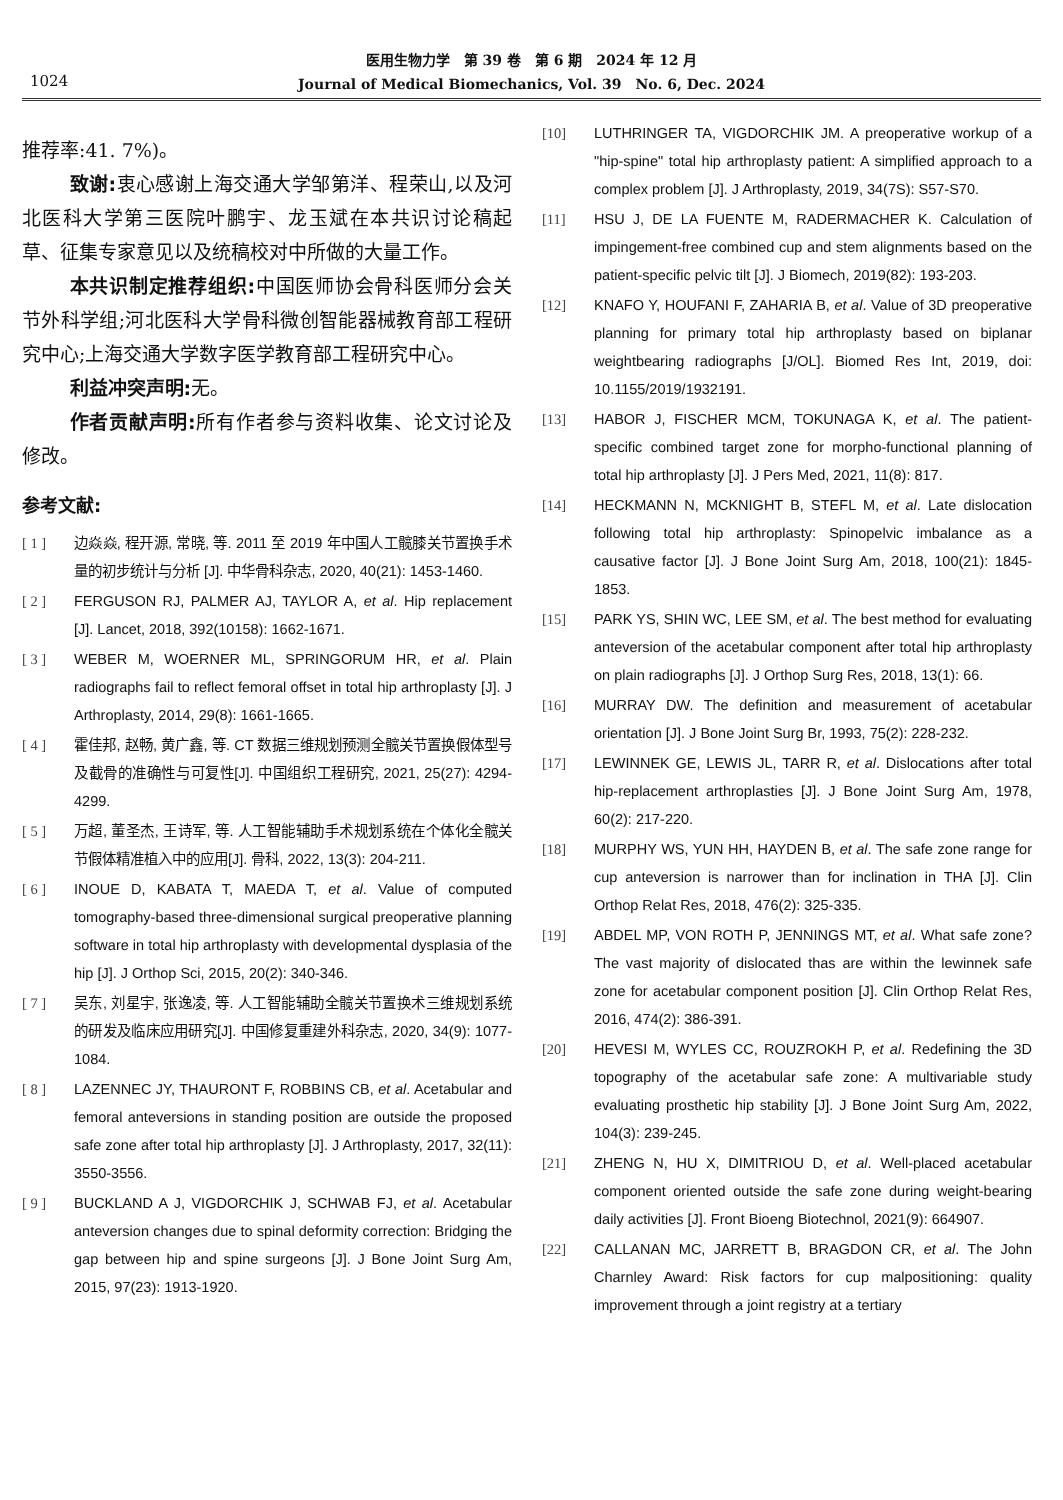1024
医用生物力学　第 39 卷　第 6 期　2024 年 12 月
Journal of Medical Biomechanics, Vol. 39　No. 6, Dec. 2024
推荐率:41. 7%)。
致谢: 衷心感谢上海交通大学邹第洋、程荣山,以及河北医科大学第三医院叶鹏宇、龙玉斌在本共识讨论稿起草、征集专家意见以及统稿校对中所做的大量工作。
本共识制定推荐组织: 中国医师协会骨科医师分会关节外科学组;河北医科大学骨科微创智能器械教育部工程研究中心;上海交通大学数字医学教育部工程研究中心。
利益冲突声明: 无。
作者贡献声明: 所有作者参与资料收集、论文讨论及修改。
参考文献:
[ 1 ] 边焱焱, 程开源, 常晓, 等. 2011 至 2019 年中国人工髋膝关节置换手术量的初步统计与分析 [J]. 中华骨科杂志, 2020, 40(21): 1453-1460.
[ 2 ] FERGUSON RJ, PALMER AJ, TAYLOR A, et al. Hip replacement [J]. Lancet, 2018, 392(10158): 1662-1671.
[ 3 ] WEBER M, WOERNER ML, SPRINGORUM HR, et al. Plain radiographs fail to reflect femoral offset in total hip arthroplasty [J]. J Arthroplasty, 2014, 29(8): 1661-1665.
[ 4 ] 霍佳邦, 赵畅, 黄广鑫, 等. CT 数据三维规划预测全髋关节置换假体型号及截骨的准确性与可复性[J]. 中国组织工程研究, 2021, 25(27): 4294-4299.
[ 5 ] 万超, 董圣杰, 王诗军, 等. 人工智能辅助手术规划系统在个体化全髋关节假体精准植入中的应用[J]. 骨科, 2022, 13(3): 204-211.
[ 6 ] INOUE D, KABATA T, MAEDA T, et al. Value of computed tomography-based three-dimensional surgical preoperative planning software in total hip arthroplasty with developmental dysplasia of the hip [J]. J Orthop Sci, 2015, 20(2): 340-346.
[ 7 ] 吴东, 刘星宇, 张逸凌, 等. 人工智能辅助全髋关节置换术三维规划系统的研发及临床应用研究[J]. 中国修复重建外科杂志, 2020, 34(9): 1077-1084.
[ 8 ] LAZENNEC JY, THAURONT F, ROBBINS CB, et al. Acetabular and femoral anteversions in standing position are outside the proposed safe zone after total hip arthroplasty [J]. J Arthroplasty, 2017, 32(11): 3550-3556.
[ 9 ] BUCKLAND A J, VIGDORCHIK J, SCHWAB FJ, et al. Acetabular anteversion changes due to spinal deformity correction: Bridging the gap between hip and spine surgeons [J]. J Bone Joint Surg Am, 2015, 97(23): 1913-1920.
[10] LUTHRINGER TA, VIGDORCHIK JM. A preoperative workup of a "hip-spine" total hip arthroplasty patient: A simplified approach to a complex problem [J]. J Arthroplasty, 2019, 34(7S): S57-S70.
[11] HSU J, DE LA FUENTE M, RADERMACHER K. Calculation of impingement-free combined cup and stem alignments based on the patient-specific pelvic tilt [J]. J Biomech, 2019(82): 193-203.
[12] KNAFO Y, HOUFANI F, ZAHARIA B, et al. Value of 3D preoperative planning for primary total hip arthroplasty based on biplanar weightbearing radiographs [J/OL]. Biomed Res Int, 2019, doi: 10.1155/2019/1932191.
[13] HABOR J, FISCHER MCM, TOKUNAGA K, et al. The patient-specific combined target zone for morpho-functional planning of total hip arthroplasty [J]. J Pers Med, 2021, 11(8): 817.
[14] HECKMANN N, MCKNIGHT B, STEFL M, et al. Late dislocation following total hip arthroplasty: Spinopelvic imbalance as a causative factor [J]. J Bone Joint Surg Am, 2018, 100(21): 1845-1853.
[15] PARK YS, SHIN WC, LEE SM, et al. The best method for evaluating anteversion of the acetabular component after total hip arthroplasty on plain radiographs [J]. J Orthop Surg Res, 2018, 13(1): 66.
[16] MURRAY DW. The definition and measurement of acetabular orientation [J]. J Bone Joint Surg Br, 1993, 75(2): 228-232.
[17] LEWINNEK GE, LEWIS JL, TARR R, et al. Dislocations after total hip-replacement arthroplasties [J]. J Bone Joint Surg Am, 1978, 60(2): 217-220.
[18] MURPHY WS, YUN HH, HAYDEN B, et al. The safe zone range for cup anteversion is narrower than for inclination in THA [J]. Clin Orthop Relat Res, 2018, 476(2): 325-335.
[19] ABDEL MP, VON ROTH P, JENNINGS MT, et al. What safe zone? The vast majority of dislocated thas are within the lewinnek safe zone for acetabular component position [J]. Clin Orthop Relat Res, 2016, 474(2): 386-391.
[20] HEVESI M, WYLES CC, ROUZROKH P, et al. Redefining the 3D topography of the acetabular safe zone: A multivariable study evaluating prosthetic hip stability [J]. J Bone Joint Surg Am, 2022, 104(3): 239-245.
[21] ZHENG N, HU X, DIMITRIOU D, et al. Well-placed acetabular component oriented outside the safe zone during weight-bearing daily activities [J]. Front Bioeng Biotechnol, 2021(9): 664907.
[22] CALLANAN MC, JARRETT B, BRAGDON CR, et al. The John Charnley Award: Risk factors for cup malpositioning: quality improvement through a joint registry at a tertiary